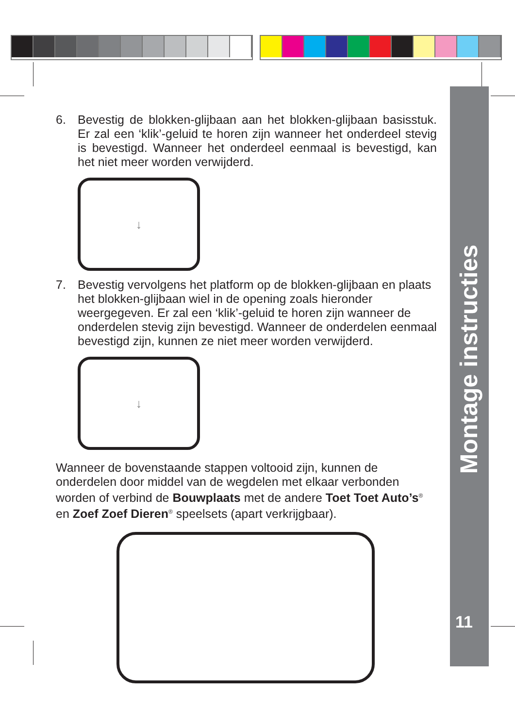Montage instructies
11
6. Bevestig de blokken-glijbaan aan het blokken-glijbaan basisstuk. Er zal een ‘klik’-geluid te horen zijn wanneer het onderdeel stevig is bevestigd. Wanneer het onderdeel eenmaal is bevestigd, kan het niet meer worden verwijderd.
↓
7. Bevestig vervolgens het platform op de blokken-glijbaan en plaats het blokken-glijbaan wiel in de opening zoals hieronder weergegeven. Er zal een ‘klik’-geluid te horen zijn wanneer de onderdelen stevig zijn bevestigd. Wanneer de onderdelen eenmaal bevestigd zijn, kunnen ze niet meer worden verwijderd.
↓
Wanneer de bovenstaande stappen voltooid zijn, kunnen de onderdelen door middel van de wegdelen met elkaar verbonden worden of verbind de Bouwplaats met de andere Toet Toet Auto’s<sup>®</sup> en Zoef Zoef Dieren<sup>®</sup> speelsets (apart verkrijgbaar).